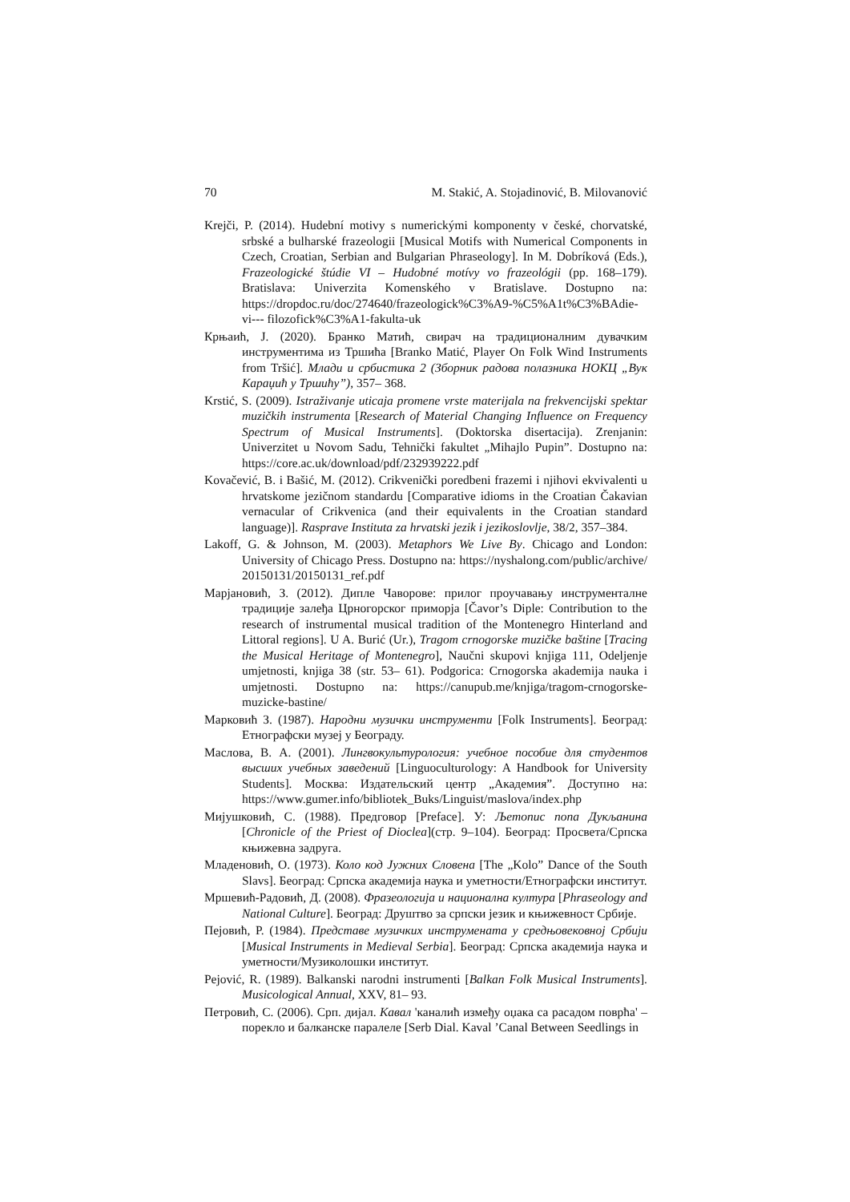70 M. Stakić, A. Stojadinović, B. Milovanović
Krejči, P. (2014). Hudební motivy s numerickými komponenty v české, chorvatské, srbské a bulharské frazeologii [Musical Motifs with Numerical Components in Czech, Croatian, Serbian and Bulgarian Phraseology]. In M. Dobríková (Eds.), Frazeologické štúdie VI – Hudobné motívy vo frazeológii (pp. 168–179). Bratislava: Univerzita Komenského v Bratislave. Dostupno na: https://dropdoc.ru/doc/274640/frazeologick%C3%A9-%C5%A1t%C3%BAdie-vi--- filozofick%C3%A1-fakulta-uk
Крњаић, Ј. (2020). Бранко Матић, свирач на традиционалним дувачким инструментима из Тршића [Branko Matić, Player On Folk Wind Instruments from Tršić]. Млади и србистика 2 (Зборник радова полазника НОКЦ „Вук Караџић у Тршићу”), 357– 368.
Krstić, S. (2009). Istraživanje uticaja promene vrste materijala na frekvencijski spektar muzičkih instrumenta [Research of Material Changing Influence on Frequency Spectrum of Musical Instruments]. (Doktorska disertacija). Zrenjanin: Univerzitet u Novom Sadu, Tehnički fakultet „Mihajlo Pupin”. Dostupno na: https://core.ac.uk/download/pdf/232939222.pdf
Kovačević, B. i Bašić, M. (2012). Crikvenički poredbeni frazemi i njihovi ekvivalenti u hrvatskome jezičnom standardu [Comparative idioms in the Croatian Čakavian vernacular of Crikvenica (and their equivalents in the Croatian standard language)]. Rasprave Instituta za hrvatski jezik i jezikoslovlje, 38/2, 357–384.
Lakoff, G. & Johnson, M. (2003). Metaphors We Live By. Chicago and London: University of Chicago Press. Dostupno na: https://nyshalong.com/public/archive/ 20150131/20150131_ref.pdf
Марјановић, З. (2012). Дипле Чаворове: прилог проучавању инструменталне традиције залеђа Црногорског приморја [Čavor’s Diple: Contribution to the research of instrumental musical tradition of the Montenegro Hinterland and Littoral regions]. U A. Burić (Ur.), Tragom crnogorske muzičke baštine [Tracing the Musical Heritage of Montenegro], Naučni skupovi knjiga 111, Odeljenje umjetnosti, knjiga 38 (str. 53– 61). Podgorica: Crnogorska akademija nauka i umjetnosti. Dostupno na: https://canupub.me/knjiga/tragom-crnogorske-muzicke-bastine/
Марковић З. (1987). Народни музички инструменти [Folk Instruments]. Београд: Етнографски музеј у Београду.
Маслова, В. А. (2001). Лингвокультурология: учебное пособие для студентов высших учебных заведений [Linguoculturology: A Handbook for University Students]. Москва: Издательский центр „Академия”. Доступно на: https://www.gumer.info/bibliotek_Buks/Linguist/maslova/index.php
Мијушковић, С. (1988). Предговор [Preface]. У: Љетопис попа Дукљанина [Chronicle of the Priest of Dioclea](стр. 9–104). Београд: Просвета/Српска књижевна задруга.
Младеновић, О. (1973). Коло код Јужних Словена [The „Kolo” Dance of the South Slavs]. Београд: Српска академија наука и уметности/Етнографски институт.
Мршевић-Радовић, Д. (2008). Фразеологија и национална култура [Phraseology and National Culture]. Београд: Друштво за српски језик и књижевност Србије.
Пејовић, Р. (1984). Представе музичких инструмената у средњовековној Србији [Musical Instruments in Medieval Serbia]. Београд: Српска академија наука и уметности/Музиколошки институт.
Pejović, R. (1989). Balkanski narodni instrumenti [Balkan Folk Musical Instruments]. Musicological Annual, XXV, 81– 93.
Петровић, С. (2006). Срп. дијал. Кавал 'каналић између оџака са расадом поврћа' – порекло и балканске паралеле [Serb Dial. Kaval ’Canal Between Seedlings in